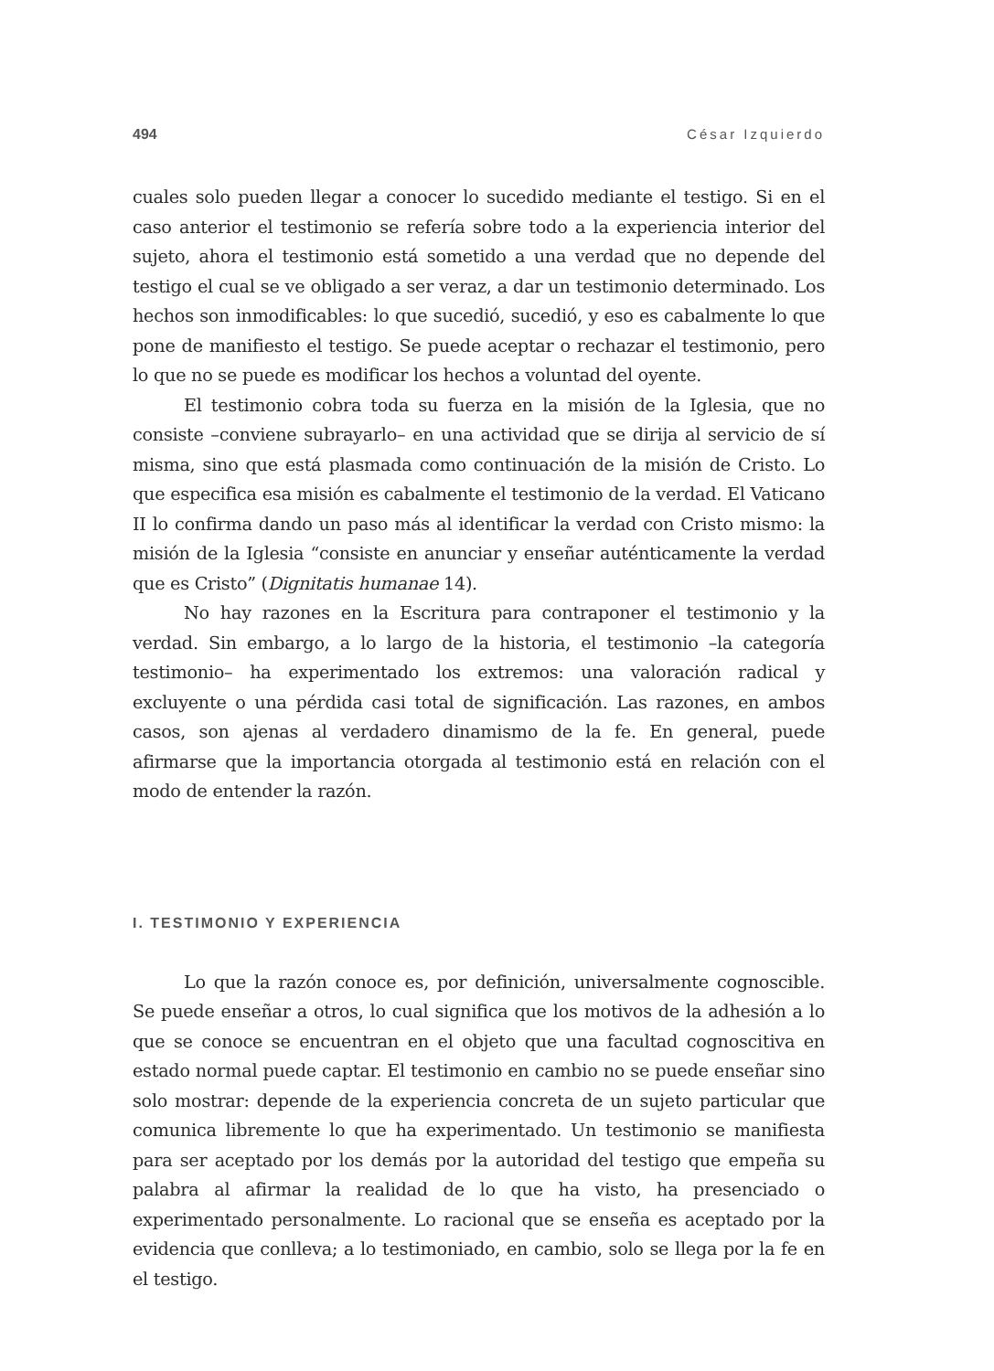494 César Izquierdo
cuales solo pueden llegar a conocer lo sucedido mediante el testigo. Si en el caso anterior el testimonio se refería sobre todo a la experiencia interior del sujeto, ahora el testimonio está sometido a una verdad que no depende del testigo el cual se ve obligado a ser veraz, a dar un testimonio determinado. Los hechos son inmodificables: lo que sucedió, sucedió, y eso es cabalmente lo que pone de manifiesto el testigo. Se puede aceptar o rechazar el testimonio, pero lo que no se puede es modificar los hechos a voluntad del oyente.
El testimonio cobra toda su fuerza en la misión de la Iglesia, que no consiste –conviene subrayarlo– en una actividad que se dirija al servicio de sí misma, sino que está plasmada como continuación de la misión de Cristo. Lo que especifica esa misión es cabalmente el testimonio de la verdad. El Vaticano II lo confirma dando un paso más al identificar la verdad con Cristo mismo: la misión de la Iglesia “consiste en anunciar y enseñar auténticamente la verdad que es Cristo” (Dignitatis humanae 14).
No hay razones en la Escritura para contraponer el testimonio y la verdad. Sin embargo, a lo largo de la historia, el testimonio –la categoría testimonio– ha experimentado los extremos: una valoración radical y excluyente o una pérdida casi total de significación. Las razones, en ambos casos, son ajenas al verdadero dinamismo de la fe. En general, puede afirmarse que la importancia otorgada al testimonio está en relación con el modo de entender la razón.
I. TESTIMONIO Y EXPERIENCIA
Lo que la razón conoce es, por definición, universalmente cognoscible. Se puede enseñar a otros, lo cual significa que los motivos de la adhesión a lo que se conoce se encuentran en el objeto que una facultad cognoscitiva en estado normal puede captar. El testimonio en cambio no se puede enseñar sino solo mostrar: depende de la experiencia concreta de un sujeto particular que comunica libremente lo que ha experimentado. Un testimonio se manifiesta para ser aceptado por los demás por la autoridad del testigo que empeña su palabra al afirmar la realidad de lo que ha visto, ha presenciado o experimentado personalmente. Lo racional que se enseña es aceptado por la evidencia que conlleva; a lo testimoniado, en cambio, solo se llega por la fe en el testigo.